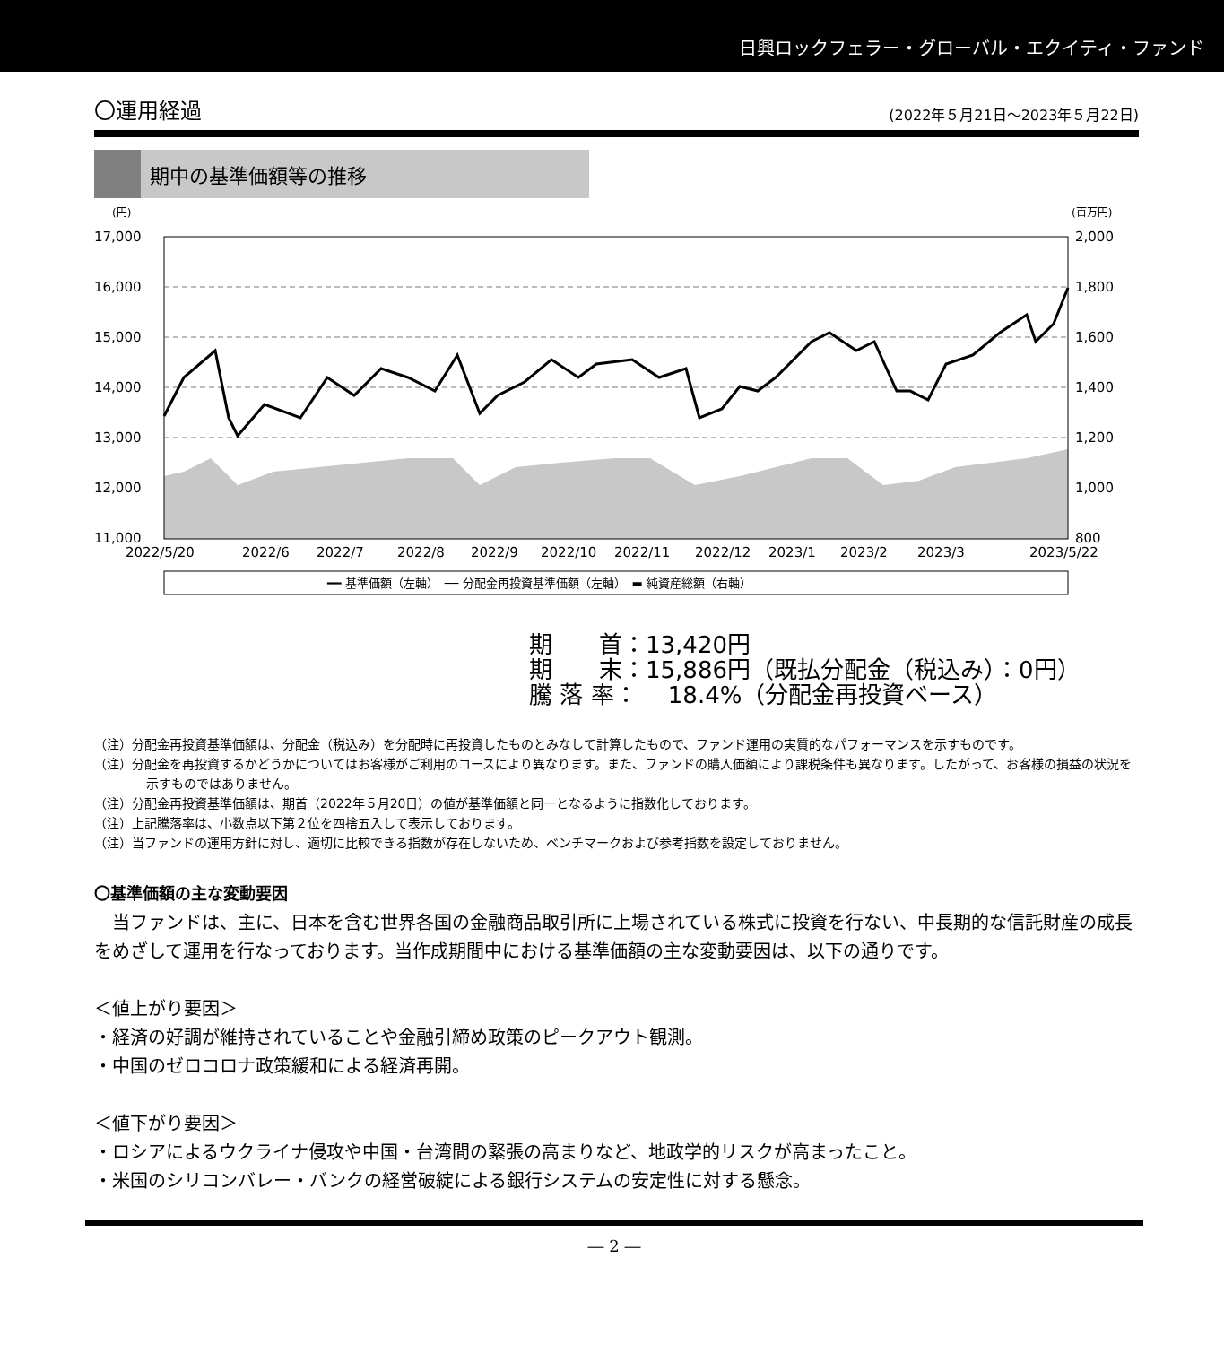日興ロックフェラー・グローバル・エクイティ・ファンド
〇運用経過 (2022年５月21日～2023年５月22日)
期中の基準価額等の推移
(円)
(百万円)
17,000
16,000
15,000
14,000
13,000
12,000
11,000
2,000
1,800
1,600
1,400
1,200
1,000
800
2022/5/20
2022/6
2022/7
2022/8
2022/9
2022/10
2022/11
2022/12
2023/1
2023/2
2023/3
2023/5/22
━━ 基準価額（左軸）　── 分配金再投資基準価額（左軸）　▬ 純資産総額（右軸）
期　　首：13,420円
期　　末：15,886円（既払分配金（税込み）：0円）
騰 落 率：　 18.4%（分配金再投資ベース）
（注）分配金再投資基準価額は、分配金（税込み）を分配時に再投資したものとみなして計算したもので、ファンド運用の実質的なパフォーマンスを示すものです。
（注）分配金を再投資するかどうかについてはお客様がご利用のコースにより異なります。また、ファンドの購入価額により課税条件も異なります。したがって、お客様の損益の状況を示すものではありません。
（注）分配金再投資基準価額は、期首（2022年５月20日）の値が基準価額と同一となるように指数化しております。
（注）上記騰落率は、小数点以下第２位を四捨五入して表示しております。
（注）当ファンドの運用方針に対し、適切に比較できる指数が存在しないため、ベンチマークおよび参考指数を設定しておりません。
〇基準価額の主な変動要因
　当ファンドは、主に、日本を含む世界各国の金融商品取引所に上場されている株式に投資を行ない、中長期的な信託財産の成長をめざして運用を行なっております。当作成期間中における基準価額の主な変動要因は、以下の通りです。
＜値上がり要因＞
・経済の好調が維持されていることや金融引締め政策のピークアウト観測。
・中国のゼロコロナ政策緩和による経済再開。
＜値下がり要因＞
・ロシアによるウクライナ侵攻や中国・台湾間の緊張の高まりなど、地政学的リスクが高まったこと。
・米国のシリコンバレー・バンクの経営破綻による銀行システムの安定性に対する懸念。
― 2 ―